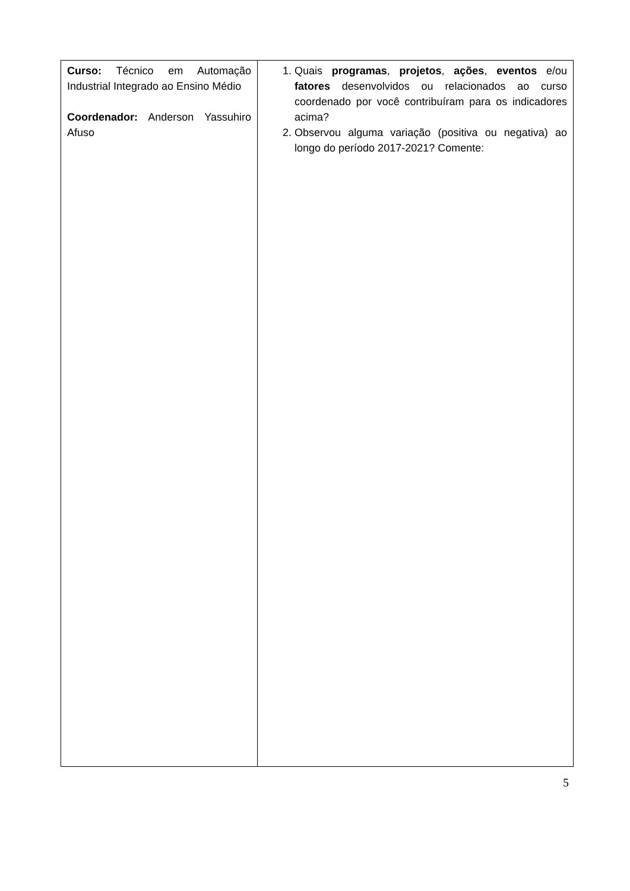| Curso: Técnico em Automação Industrial Integrado ao Ensino Médio Coordenador: Anderson Yassuhiro Afuso | 1. Quais programas , projetos , ações , eventos e/ou fatores desenvolvidos ou relacionados ao curso coordenado por você contribuíram para os indicadores acima? 2. Observou alguma variação (positiva ou negativa) ao longo do período 2017-2021? Comente: |
5